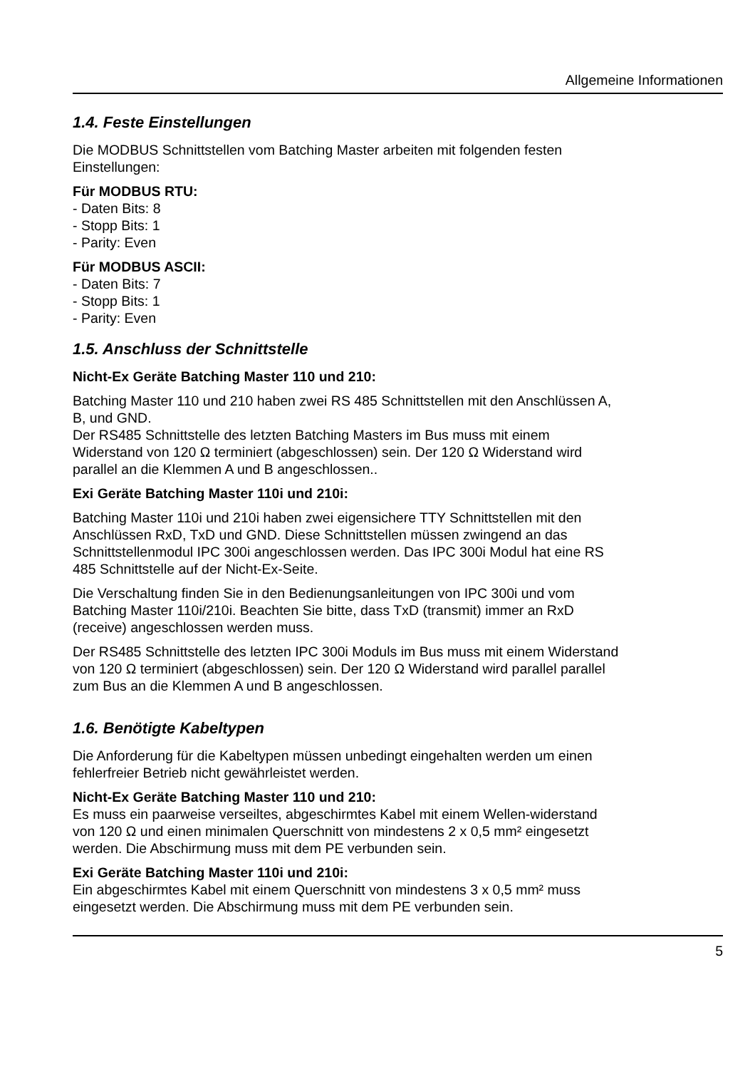Allgemeine Informationen
1.4. Feste Einstellungen
Die MODBUS Schnittstellen vom Batching Master arbeiten mit folgenden festen Einstellungen:
Für MODBUS RTU:
- Daten Bits: 8
- Stopp Bits: 1
- Parity: Even
Für MODBUS ASCII:
- Daten Bits: 7
- Stopp Bits: 1
- Parity: Even
1.5. Anschluss der Schnittstelle
Nicht-Ex Geräte Batching Master 110 und 210:
Batching Master 110 und 210 haben zwei RS 485 Schnittstellen mit den Anschlüssen A, B, und GND.
Der RS485 Schnittstelle des letzten Batching Masters im Bus muss mit einem Widerstand von 120 Ω terminiert (abgeschlossen) sein. Der 120 Ω Widerstand wird parallel an die Klemmen A und B angeschlossen..
Exi Geräte Batching Master 110i und 210i:
Batching Master 110i und 210i haben zwei eigensichere TTY Schnittstellen mit den Anschlüssen RxD, TxD und GND. Diese Schnittstellen müssen zwingend an das Schnittstellenmodul IPC 300i angeschlossen werden. Das IPC 300i Modul hat eine RS 485 Schnittstelle auf der Nicht-Ex-Seite.
Die Verschaltung finden Sie in den Bedienungsanleitungen von IPC 300i und vom Batching Master 110i/210i. Beachten Sie bitte, dass TxD (transmit) immer an RxD (receive) angeschlossen werden muss.
Der RS485 Schnittstelle des letzten IPC 300i Moduls im Bus muss mit einem Widerstand von 120 Ω terminiert (abgeschlossen) sein. Der 120 Ω Widerstand wird parallel parallel zum Bus an die Klemmen A und B angeschlossen.
1.6. Benötigte Kabeltypen
Die Anforderung für die Kabeltypen müssen unbedingt eingehalten werden um einen fehlerfreier Betrieb nicht gewährleistet werden.
Nicht-Ex Geräte Batching Master 110 und 210:
Es muss ein paarweise verseiltes, abgeschirmtes Kabel mit einem Wellen-widerstand von 120 Ω und einen minimalen Querschnitt von mindestens 2 x 0,5 mm² eingesetzt werden. Die Abschirmung muss mit dem PE verbunden sein.
Exi Geräte Batching Master 110i und 210i:
Ein abgeschirmtes Kabel mit einem Querschnitt von mindestens 3 x 0,5 mm² muss eingesetzt werden. Die Abschirmung muss mit dem PE verbunden sein.
5